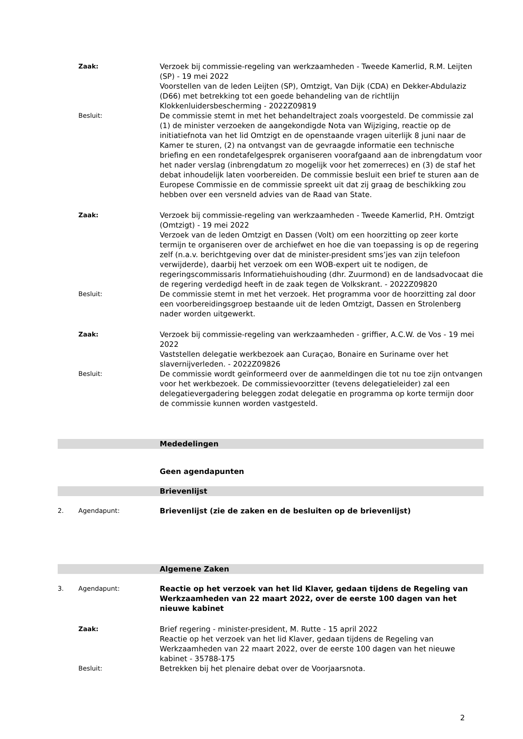Zaak:
Verzoek bij commissie-regeling van werkzaamheden - Tweede Kamerlid, R.M. Leijten (SP) - 19 mei 2022
Voorstellen van de leden Leijten (SP), Omtzigt, Van Dijk (CDA) en Dekker-Abdulaziz (D66) met betrekking tot een goede behandeling van de richtlijn Klokkenluidersbescherming - 2022Z09819
Besluit:
De commissie stemt in met het behandeltraject zoals voorgesteld. De commissie zal (1) de minister verzoeken de aangekondigde Nota van Wijziging, reactie op de initiatiefnota van het lid Omtzigt en de openstaande vragen uiterlijk 8 juni naar de Kamer te sturen, (2) na ontvangst van de gevraagde informatie een technische briefing en een rondetafelgesprek organiseren voorafgaand aan de inbrengdatum voor het nader verslag (inbrengdatum zo mogelijk voor het zomerreces) en (3) de staf het debat inhoudelijk laten voorbereiden. De commissie besluit een brief te sturen aan de Europese Commissie en de commissie spreekt uit dat zij graag de beschikking zou hebben over een versneld advies van de Raad van State.
Zaak:
Verzoek bij commissie-regeling van werkzaamheden - Tweede Kamerlid, P.H. Omtzigt (Omtzigt) - 19 mei 2022
Verzoek van de leden Omtzigt en Dassen (Volt) om een hoorzitting op zeer korte termijn te organiseren over de archiefwet en hoe die van toepassing is op de regering zelf (n.a.v. berichtgeving over dat de minister-president sms’jes van zijn telefoon verwijderde), daarbij het verzoek om een WOB-expert uit te nodigen, de regeringscommissaris Informatiehuishouding (dhr. Zuurmond) en de landsadvocaat die de regering verdedigd heeft in de zaak tegen de Volkskrant. - 2022Z09820
Besluit:
De commissie stemt in met het verzoek. Het programma voor de hoorzitting zal door een voorbereidingsgroep bestaande uit de leden Omtzigt, Dassen en Strolenberg nader worden uitgewerkt.
Zaak:
Verzoek bij commissie-regeling van werkzaamheden - griffier, A.C.W. de Vos - 19 mei 2022
Vaststellen delegatie werkbezoek aan Curaçao, Bonaire en Suriname over het slavernijverleden. - 2022Z09826
Besluit:
De commissie wordt geïnformeerd over de aanmeldingen die tot nu toe zijn ontvangen voor het werkbezoek. De commissievoorzitter (tevens delegatieleider) zal een delegatievergadering beleggen zodat delegatie en programma op korte termijn door de commissie kunnen worden vastgesteld.
Mededelingen
Geen agendapunten
Brievenlijst
2. Agendapunt:
Brievenlijst (zie de zaken en de besluiten op de brievenlijst)
Algemene Zaken
3. Agendapunt:
Reactie op het verzoek van het lid Klaver, gedaan tijdens de Regeling van Werkzaamheden van 22 maart 2022, over de eerste 100 dagen van het nieuwe kabinet
Zaak:
Brief regering - minister-president, M. Rutte - 15 april 2022
Reactie op het verzoek van het lid Klaver, gedaan tijdens de Regeling van Werkzaamheden van 22 maart 2022, over de eerste 100 dagen van het nieuwe kabinet - 35788-175
Besluit:
Betrekken bij het plenaire debat over de Voorjaarsnota.
2